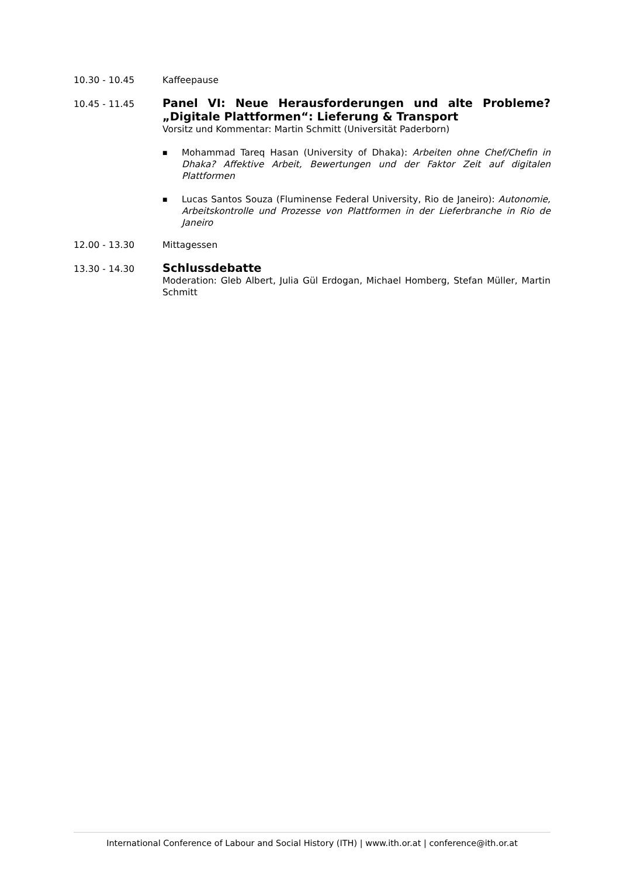10.30 - 10.45 Kaffeepause
10.45 - 11.45
Panel VI: Neue Herausforderungen und alte Probleme? „Digitale Plattformen“: Lieferung & Transport
Vorsitz und Kommentar: Martin Schmitt (Universität Paderborn)
■ Mohammad Tareq Hasan (University of Dhaka): Arbeiten ohne Chef/Chefin in Dhaka? Affektive Arbeit, Bewertungen und der Faktor Zeit auf digitalen Plattformen
■ Lucas Santos Souza (Fluminense Federal University, Rio de Janeiro): Autonomie, Arbeitskontrolle und Prozesse von Plattformen in der Lieferbranche in Rio de Janeiro
12.00 - 13.30 Mittagessen
13.30 - 14.30
Schlussdebatte
Moderation: Gleb Albert, Julia Gül Erdogan, Michael Homberg, Stefan Müller, Martin Schmitt
International Conference of Labour and Social History (ITH) | www.ith.or.at | conference@ith.or.at